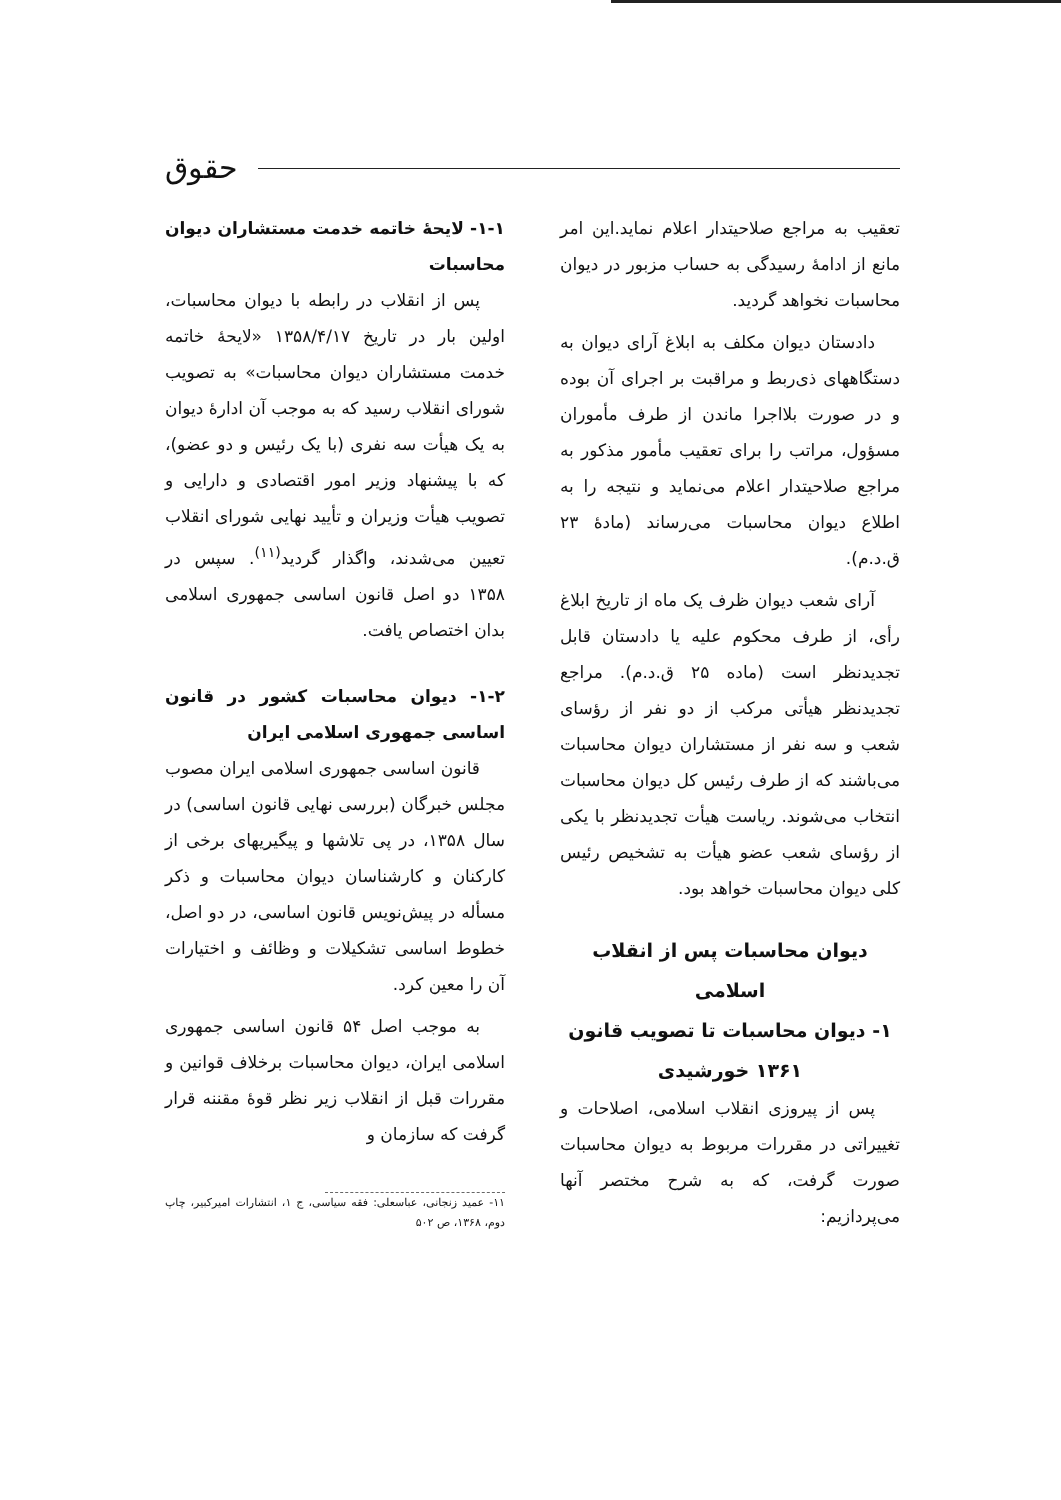حقوق
تعقیب به مراجع صلاحیتدار اعلام نماید.این امر مانع از ادامهٔ رسیدگی به حساب مزبور در دیوان محاسبات نخواهد گردید.
دادستان دیوان مکلف به ابلاغ آرای دیوان به دستگاههای ذی‌ربط و مراقبت بر اجرای آن بوده و در صورت بلااجرا ماندن از طرف مأموران مسؤول، مراتب را برای تعقیب مأمور مذکور به مراجع صلاحیتدار اعلام می‌نماید و نتیجه را به اطلاع دیوان محاسبات می‌رساند (مادهٔ ۲۳ ق.د.م).
آرای شعب دیوان ظرف یک ماه از تاریخ ابلاغ رأی، از طرف محکوم علیه یا دادستان قابل تجدیدنظر است (ماده ۲۵ ق.د.م). مراجع تجدیدنظر هیأتی مرکب از دو نفر از رؤسای شعب و سه نفر از مستشاران دیوان محاسبات می‌باشند که از طرف رئیس کل دیوان محاسبات انتخاب می‌شوند. ریاست هیأت تجدیدنظر با یکی از رؤسای شعب عضو هیأت به تشخیص رئیس کلی دیوان محاسبات خواهد بود.
دیوان محاسبات پس از انقلاب اسلامی
۱- دیوان محاسبات تا تصویب قانون
۱۳۶۱ خورشیدی
پس از پیروزی انقلاب اسلامی، اصلاحات و تغییراتی در مقررات مربوط به دیوان محاسبات صورت گرفت، که به شرح مختصر آنها می‌پردازیم:
۱-۱- لایحهٔ خاتمه خدمت مستشاران دیوان محاسبات
پس از انقلاب در رابطه با دیوان محاسبات، اولین بار در تاریخ ۱۳۵۸/۴/۱۷ «لایحهٔ خاتمه خدمت مستشاران دیوان محاسبات» به تصویب شورای انقلاب رسید که به موجب آن ادارهٔ دیوان به یک هیأت سه نفری (با یک رئیس و دو عضو)، که با پیشنهاد وزیر امور اقتصادی و دارایی و تصویب هیأت وزیران و تأیید نهایی شورای انقلاب تعیین می‌شدند، واگذار گردید<sup>(۱۱)</sup>. سپس در ۱۳۵۸ دو اصل قانون اساسی جمهوری اسلامی بدان اختصاص یافت.
۱-۲- دیوان محاسبات کشور در قانون اساسی جمهوری اسلامی ایران
قانون اساسی جمهوری اسلامی ایران مصوب مجلس خبرگان (بررسی نهایی قانون اساسی) در سال ۱۳۵۸، در پی تلاشها و پیگیریهای برخی از کارکنان و کارشناسان دیوان محاسبات و ذکر مسأله در پیش‌نویس قانون اساسی، در دو اصل، خطوط اساسی تشکیلات و وظائف و اختیارات آن را معین کرد.
به موجب اصل ۵۴ قانون اساسی جمهوری اسلامی ایران، دیوان محاسبات برخلاف قوانین و مقررات قبل از انقلاب زیر نظر قوهٔ مقننه قرار گرفت که سازمان و
۱۱- عمید زنجانی، عباسعلی: فقه سیاسی، ج ۱، انتشارات امیرکبیر، چاپ دوم، ۱۳۶۸، ص ۵۰۲